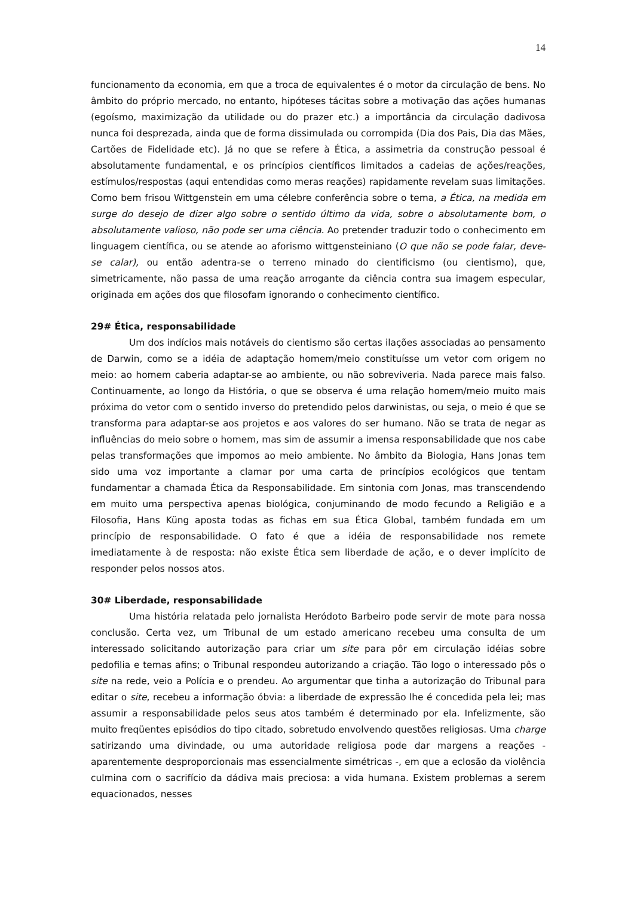14
funcionamento da economia, em que a troca de equivalentes é o motor da circulação de bens. No âmbito do próprio mercado, no entanto, hipóteses tácitas sobre a motivação das ações humanas (egoísmo, maximização da utilidade ou do prazer etc.) a importância da circulação dadivosa nunca foi desprezada, ainda que de forma dissimulada ou corrompida (Dia dos Pais, Dia das Mães, Cartões de Fidelidade etc). Já no que se refere à Ética, a assimetria da construção pessoal é absolutamente fundamental, e os princípios científicos limitados a cadeias de ações/reações, estímulos/respostas (aqui entendidas como meras reações) rapidamente revelam suas limitações. Como bem frisou Wittgenstein em uma célebre conferência sobre o tema, a Ética, na medida em surge do desejo de dizer algo sobre o sentido último da vida, sobre o absolutamente bom, o absolutamente valioso, não pode ser uma ciência. Ao pretender traduzir todo o conhecimento em linguagem científica, ou se atende ao aforismo wittgensteiniano (O que não se pode falar, deve-se calar), ou então adentra-se o terreno minado do cientificismo (ou cientismo), que, simetricamente, não passa de uma reação arrogante da ciência contra sua imagem especular, originada em ações dos que filosofam ignorando o conhecimento científico.
29# Ética, responsabilidade
Um dos indícios mais notáveis do cientismo são certas ilações associadas ao pensamento de Darwin, como se a idéia de adaptação homem/meio constituísse um vetor com origem no meio: ao homem caberia adaptar-se ao ambiente, ou não sobreviveria. Nada parece mais falso. Continuamente, ao longo da História, o que se observa é uma relação homem/meio muito mais próxima do vetor com o sentido inverso do pretendido pelos darwinistas, ou seja, o meio é que se transforma para adaptar-se aos projetos e aos valores do ser humano. Não se trata de negar as influências do meio sobre o homem, mas sim de assumir a imensa responsabilidade que nos cabe pelas transformações que impomos ao meio ambiente. No âmbito da Biologia, Hans Jonas tem sido uma voz importante a clamar por uma carta de princípios ecológicos que tentam fundamentar a chamada Ética da Responsabilidade. Em sintonia com Jonas, mas transcendendo em muito uma perspectiva apenas biológica, conjuminando de modo fecundo a Religião e a Filosofia, Hans Küng aposta todas as fichas em sua Ética Global, também fundada em um princípio de responsabilidade. O fato é que a idéia de responsabilidade nos remete imediatamente à de resposta: não existe Ética sem liberdade de ação, e o dever implícito de responder pelos nossos atos.
30# Liberdade, responsabilidade
Uma história relatada pelo jornalista Heródoto Barbeiro pode servir de mote para nossa conclusão. Certa vez, um Tribunal de um estado americano recebeu uma consulta de um interessado solicitando autorização para criar um site para pôr em circulação idéias sobre pedofilia e temas afins; o Tribunal respondeu autorizando a criação. Tão logo o interessado pôs o site na rede, veio a Polícia e o prendeu. Ao argumentar que tinha a autorização do Tribunal para editar o site, recebeu a informação óbvia: a liberdade de expressão lhe é concedida pela lei; mas assumir a responsabilidade pelos seus atos também é determinado por ela. Infelizmente, são muito freqüentes episódios do tipo citado, sobretudo envolvendo questões religiosas. Uma charge satirizando uma divindade, ou uma autoridade religiosa pode dar margens a reações - aparentemente desproporcionais mas essencialmente simétricas -, em que a eclosão da violência culmina com o sacrifício da dádiva mais preciosa: a vida humana. Existem problemas a serem equacionados, nesses